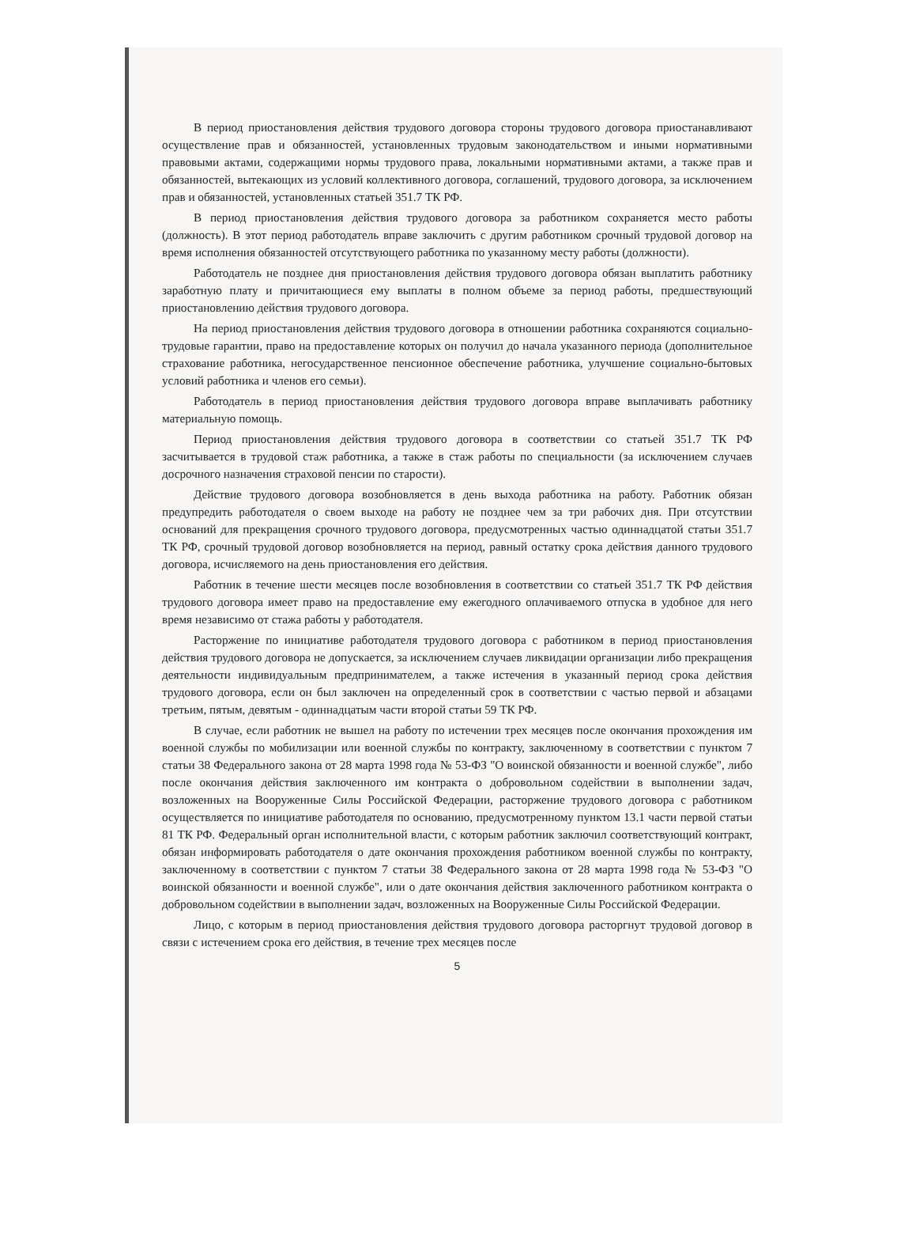В период приостановления действия трудового договора стороны трудового договора приостанавливают осуществление прав и обязанностей, установленных трудовым законодательством и иными нормативными правовыми актами, содержащими нормы трудового права, локальными нормативными актами, а также прав и обязанностей, вытекающих из условий коллективного договора, соглашений, трудового договора, за исключением прав и обязанностей, установленных статьей 351.7 ТК РФ.
В период приостановления действия трудового договора за работником сохраняется место работы (должность). В этот период работодатель вправе заключить с другим работником срочный трудовой договор на время исполнения обязанностей отсутствующего работника по указанному месту работы (должности).
Работодатель не позднее дня приостановления действия трудового договора обязан выплатить работнику заработную плату и причитающиеся ему выплаты в полном объеме за период работы, предшествующий приостановлению действия трудового договора.
На период приостановления действия трудового договора в отношении работника сохраняются социально-трудовые гарантии, право на предоставление которых он получил до начала указанного периода (дополнительное страхование работника, негосударственное пенсионное обеспечение работника, улучшение социально-бытовых условий работника и членов его семьи).
Работодатель в период приостановления действия трудового договора вправе выплачивать работнику материальную помощь.
Период приостановления действия трудового договора в соответствии со статьей 351.7 ТК РФ засчитывается в трудовой стаж работника, а также в стаж работы по специальности (за исключением случаев досрочного назначения страховой пенсии по старости).
Действие трудового договора возобновляется в день выхода работника на работу. Работник обязан предупредить работодателя о своем выходе на работу не позднее чем за три рабочих дня. При отсутствии оснований для прекращения срочного трудового договора, предусмотренных частью одиннадцатой статьи 351.7 ТК РФ, срочный трудовой договор возобновляется на период, равный остатку срока действия данного трудового договора, исчисляемого на день приостановления его действия.
Работник в течение шести месяцев после возобновления в соответствии со статьей 351.7 ТК РФ действия трудового договора имеет право на предоставление ему ежегодного оплачиваемого отпуска в удобное для него время независимо от стажа работы у работодателя.
Расторжение по инициативе работодателя трудового договора с работником в период приостановления действия трудового договора не допускается, за исключением случаев ликвидации организации либо прекращения деятельности индивидуальным предпринимателем, а также истечения в указанный период срока действия трудового договора, если он был заключен на определенный срок в соответствии с частью первой и абзацами третьим, пятым, девятым - одиннадцатым части второй статьи 59 ТК РФ.
В случае, если работник не вышел на работу по истечении трех месяцев после окончания прохождения им военной службы по мобилизации или военной службы по контракту, заключенному в соответствии с пунктом 7 статьи 38 Федерального закона от 28 марта 1998 года № 53-ФЗ "О воинской обязанности и военной службе", либо после окончания действия заключенного им контракта о добровольном содействии в выполнении задач, возложенных на Вооруженные Силы Российской Федерации, расторжение трудового договора с работником осуществляется по инициативе работодателя по основанию, предусмотренному пунктом 13.1 части первой статьи 81 ТК РФ. Федеральный орган исполнительной власти, с которым работник заключил соответствующий контракт, обязан информировать работодателя о дате окончания прохождения работником военной службы по контракту, заключенному в соответствии с пунктом 7 статьи 38 Федерального закона от 28 марта 1998 года № 53-ФЗ "О воинской обязанности и военной службе", или о дате окончания действия заключенного работником контракта о добровольном содействии в выполнении задач, возложенных на Вооруженные Силы Российской Федерации.
Лицо, с которым в период приостановления действия трудового договора расторгнут трудовой договор в связи с истечением срока его действия, в течение трех месяцев после
5